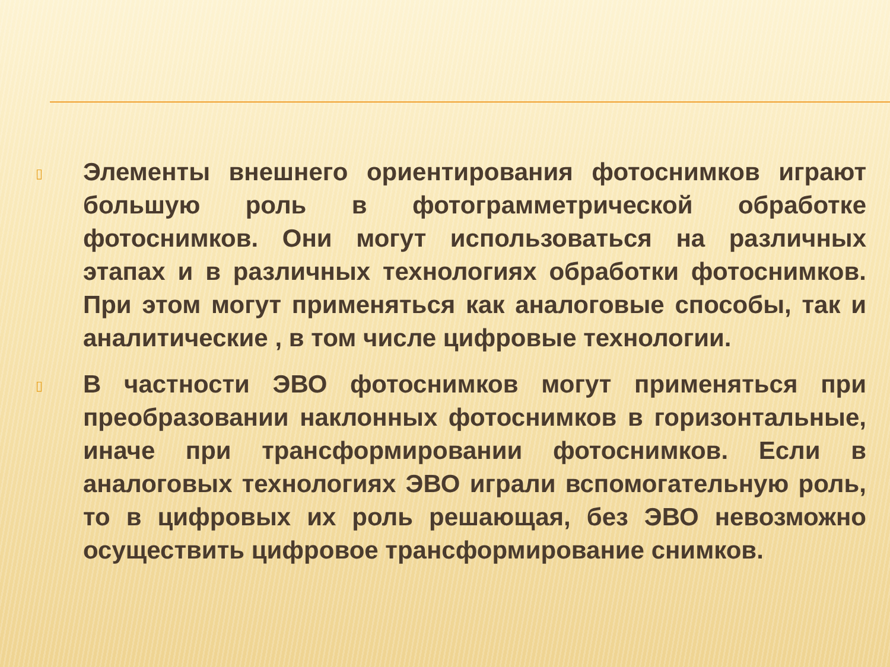▯
Элементы внешнего ориентирования фотоснимков играют большую роль в фотограмметрической обработке фотоснимков. Они могут использоваться на различных этапах и в различных технологиях обработки фотоснимков. При этом могут применяться как аналоговые способы, так и аналитические , в том числе цифровые технологии.
▯
В частности ЭВО фотоснимков могут применяться при преобразовании наклонных фотоснимков в горизонтальные, иначе при трансформировании фотоснимков. Если в аналоговых технологиях ЭВО играли вспомогательную роль, то в цифровых их роль решающая, без ЭВО невозможно осуществить цифровое трансформирование снимков.